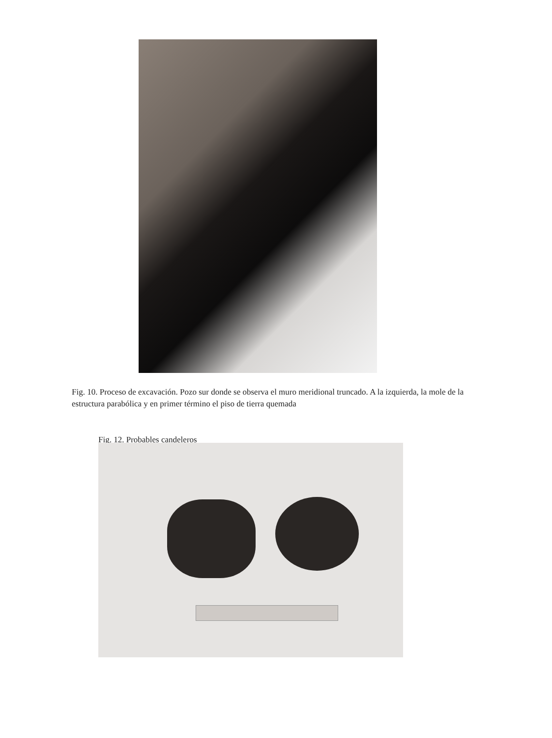Fig. 10. Proceso de excavación. Pozo sur donde se observa el muro meridional truncado. A la izquierda, la mole de la estructura parabólica y en primer término el piso de tierra quemada
Fig. 12. Probables candeleros